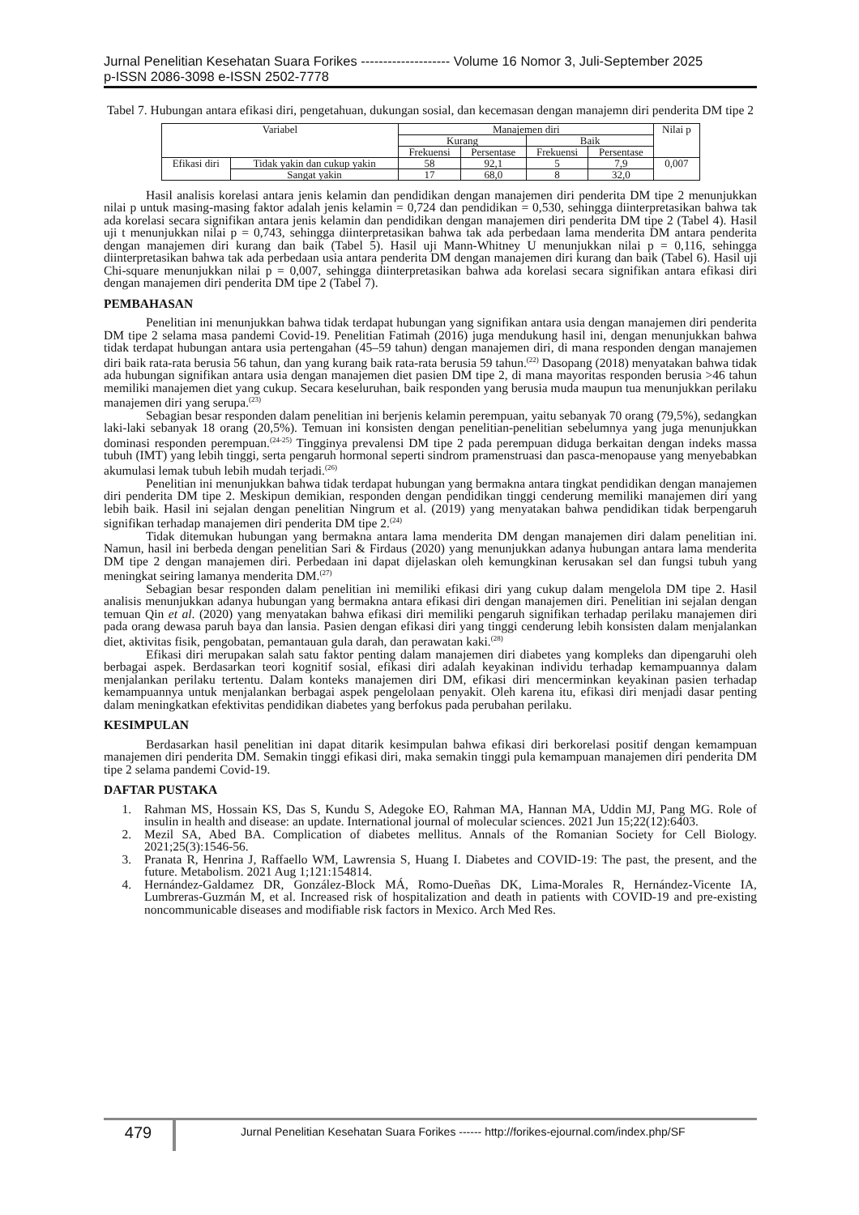Jurnal Penelitian Kesehatan Suara Forikes -------------------- Volume 16 Nomor 3, Juli-September 2025
p-ISSN 2086-3098 e-ISSN 2502-7778
Tabel 7. Hubungan antara efikasi diri, pengetahuan, dukungan sosial, dan kecemasan dengan manajemn diri penderita DM tipe 2
| Variabel | | Manajemen diri | | | | Nilai p |
| --- | --- | --- | --- | --- | --- | --- |
| | | Kurang | | Baik | | |
| | | Frekuensi | Persentase | Frekuensi | Persentase | |
| Efikasi diri | Tidak yakin dan cukup yakin | 58 | 92,1 | 5 | 7,9 | 0,007 |
| | Sangat yakin | 17 | 68,0 | 8 | 32,0 | |
Hasil analisis korelasi antara jenis kelamin dan pendidikan dengan manajemen diri penderita DM tipe 2 menunjukkan nilai p untuk masing-masing faktor adalah jenis kelamin = 0,724 dan pendidikan = 0,530, sehingga diinterpretasikan bahwa tak ada korelasi secara signifikan antara jenis kelamin dan pendidikan dengan manajemen diri penderita DM tipe 2 (Tabel 4). Hasil uji t menunjukkan nilai p = 0,743, sehingga diinterpretasikan bahwa tak ada perbedaan lama menderita DM antara penderita dengan manajemen diri kurang dan baik (Tabel 5). Hasil uji Mann-Whitney U menunjukkan nilai p = 0,116, sehingga diinterpretasikan bahwa tak ada perbedaan usia antara penderita DM dengan manajemen diri kurang dan baik (Tabel 6). Hasil uji Chi-square menunjukkan nilai p = 0,007, sehingga diinterpretasikan bahwa ada korelasi secara signifikan antara efikasi diri dengan manajemen diri penderita DM tipe 2 (Tabel 7).
PEMBAHASAN
Penelitian ini menunjukkan bahwa tidak terdapat hubungan yang signifikan antara usia dengan manajemen diri penderita DM tipe 2 selama masa pandemi Covid-19. Penelitian Fatimah (2016) juga mendukung hasil ini, dengan menunjukkan bahwa tidak terdapat hubungan antara usia pertengahan (45–59 tahun) dengan manajemen diri, di mana responden dengan manajemen diri baik rata-rata berusia 56 tahun, dan yang kurang baik rata-rata berusia 59 tahun.<sup>(22)</sup> Dasopang (2018) menyatakan bahwa tidak ada hubungan signifikan antara usia dengan manajemen diet pasien DM tipe 2, di mana mayoritas responden berusia >46 tahun memiliki manajemen diet yang cukup. Secara keseluruhan, baik responden yang berusia muda maupun tua menunjukkan perilaku manajemen diri yang serupa.<sup>(23)</sup>
Sebagian besar responden dalam penelitian ini berjenis kelamin perempuan, yaitu sebanyak 70 orang (79,5%), sedangkan laki-laki sebanyak 18 orang (20,5%). Temuan ini konsisten dengan penelitian-penelitian sebelumnya yang juga menunjukkan dominasi responden perempuan.<sup>(24-25)</sup> Tingginya prevalensi DM tipe 2 pada perempuan diduga berkaitan dengan indeks massa tubuh (IMT) yang lebih tinggi, serta pengaruh hormonal seperti sindrom pramenstruasi dan pasca-menopause yang menyebabkan akumulasi lemak tubuh lebih mudah terjadi.<sup>(26)</sup>
Penelitian ini menunjukkan bahwa tidak terdapat hubungan yang bermakna antara tingkat pendidikan dengan manajemen diri penderita DM tipe 2. Meskipun demikian, responden dengan pendidikan tinggi cenderung memiliki manajemen diri yang lebih baik. Hasil ini sejalan dengan penelitian Ningrum et al. (2019) yang menyatakan bahwa pendidikan tidak berpengaruh signifikan terhadap manajemen diri penderita DM tipe 2.<sup>(24)</sup>
Tidak ditemukan hubungan yang bermakna antara lama menderita DM dengan manajemen diri dalam penelitian ini. Namun, hasil ini berbeda dengan penelitian Sari & Firdaus (2020) yang menunjukkan adanya hubungan antara lama menderita DM tipe 2 dengan manajemen diri. Perbedaan ini dapat dijelaskan oleh kemungkinan kerusakan sel dan fungsi tubuh yang meningkat seiring lamanya menderita DM.<sup>(27)</sup>
Sebagian besar responden dalam penelitian ini memiliki efikasi diri yang cukup dalam mengelola DM tipe 2. Hasil analisis menunjukkan adanya hubungan yang bermakna antara efikasi diri dengan manajemen diri. Penelitian ini sejalan dengan temuan Qin et al. (2020) yang menyatakan bahwa efikasi diri memiliki pengaruh signifikan terhadap perilaku manajemen diri pada orang dewasa paruh baya dan lansia. Pasien dengan efikasi diri yang tinggi cenderung lebih konsisten dalam menjalankan diet, aktivitas fisik, pengobatan, pemantauan gula darah, dan perawatan kaki.<sup>(28)</sup>
Efikasi diri merupakan salah satu faktor penting dalam manajemen diri diabetes yang kompleks dan dipengaruhi oleh berbagai aspek. Berdasarkan teori kognitif sosial, efikasi diri adalah keyakinan individu terhadap kemampuannya dalam menjalankan perilaku tertentu. Dalam konteks manajemen diri DM, efikasi diri mencerminkan keyakinan pasien terhadap kemampuannya untuk menjalankan berbagai aspek pengelolaan penyakit. Oleh karena itu, efikasi diri menjadi dasar penting dalam meningkatkan efektivitas pendidikan diabetes yang berfokus pada perubahan perilaku.
KESIMPULAN
Berdasarkan hasil penelitian ini dapat ditarik kesimpulan bahwa efikasi diri berkorelasi positif dengan kemampuan manajemen diri penderita DM. Semakin tinggi efikasi diri, maka semakin tinggi pula kemampuan manajemen diri penderita DM tipe 2 selama pandemi Covid-19.
DAFTAR PUSTAKA
1. Rahman MS, Hossain KS, Das S, Kundu S, Adegoke EO, Rahman MA, Hannan MA, Uddin MJ, Pang MG. Role of insulin in health and disease: an update. International journal of molecular sciences. 2021 Jun 15;22(12):6403.
2. Mezil SA, Abed BA. Complication of diabetes mellitus. Annals of the Romanian Society for Cell Biology. 2021;25(3):1546-56.
3. Pranata R, Henrina J, Raffaello WM, Lawrensia S, Huang I. Diabetes and COVID-19: The past, the present, and the future. Metabolism. 2021 Aug 1;121:154814.
4. Hernández-Galdamez DR, González-Block MÁ, Romo-Dueñas DK, Lima-Morales R, Hernández-Vicente IA, Lumbreras-Guzmán M, et al. Increased risk of hospitalization and death in patients with COVID-19 and pre-existing noncommunicable diseases and modifiable risk factors in Mexico. Arch Med Res.
479
Jurnal Penelitian Kesehatan Suara Forikes ------ http://forikes-ejournal.com/index.php/SF